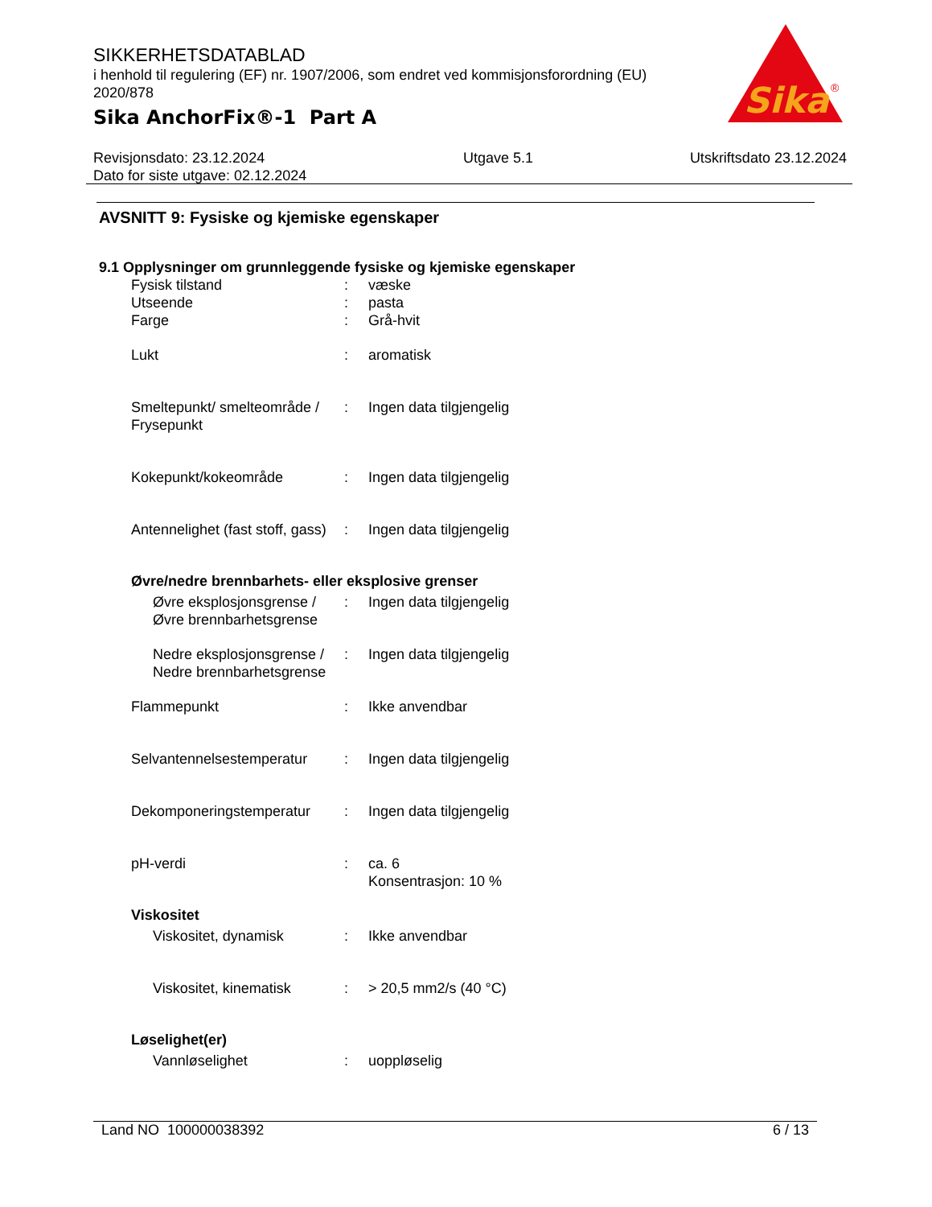SIKKERHETSDATABLAD
i henhold til regulering (EF) nr. 1907/2006, som endret ved kommisjonsforordning (EU) 2020/878
Sika AnchorFix®-1 Part A
Sika
®
Revisjonsdato: 23.12.2024
Dato for siste utgave: 02.12.2024
Utgave 5.1 Utskriftsdato 23.12.2024
AVSNITT 9: Fysiske og kjemiske egenskaper
9.1 Opplysninger om grunnleggende fysiske og kjemiske egenskaper
Fysisk tilstand : væske
Utseende : pasta
Farge : Grå-hvit
Lukt : aromatisk
Smeltepunkt/ smelteområde / Frysepunkt
: Ingen data tilgjengelig
Kokepunkt/kokeområde : Ingen data tilgjengelig
Antennelighet (fast stoff, gass)
: Ingen data tilgjengelig
Øvre/nedre brennbarhets- eller eksplosive grenser
Øvre eksplosjonsgrense / Øvre brennbarhetsgrense
: Ingen data tilgjengelig
Nedre eksplosjonsgrense / Nedre brennbarhetsgrense
: Ingen data tilgjengelig
Flammepunkt : Ikke anvendbar
Selvantennelsestemperatur
: Ingen data tilgjengelig
Dekomponeringstemperatur : Ingen data tilgjengelig
pH-verdi : ca. 6
Konsentrasjon: 10 %
Viskositet
Viskositet, dynamisk : Ikke anvendbar
Viskositet, kinematisk : > 20,5 mm2/s (40 °C)
Løselighet(er)
Vannløselighet : uoppløselig
Land NO 100000038392 6 / 13